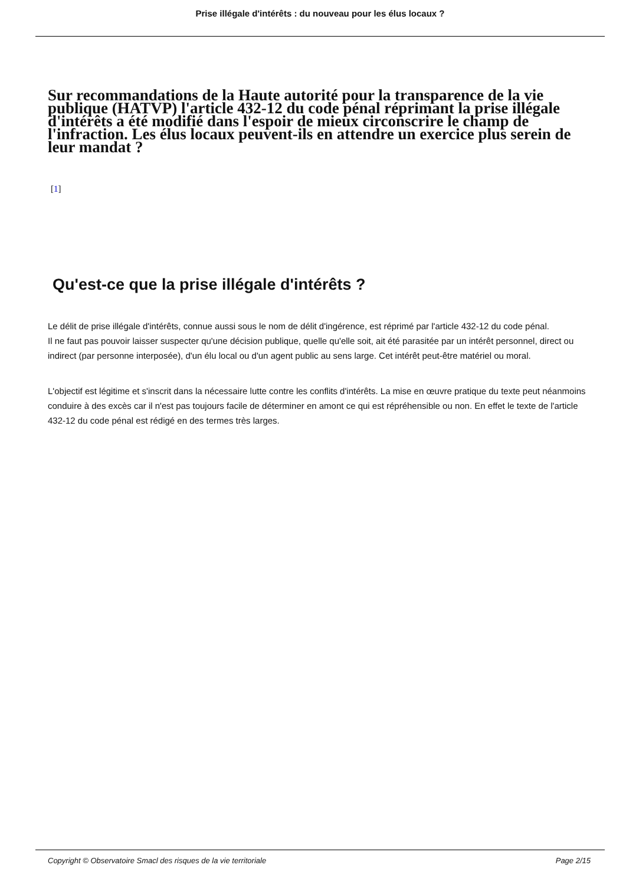Prise illégale d'intérêts : du nouveau pour les élus locaux ?
Sur recommandations de la Haute autorité pour la transparence de la vie publique (HATVP) l'article 432-12 du code pénal réprimant la prise illégale d'intérêts a été modifié dans l'espoir de mieux circonscrire le champ de l'infraction. Les élus locaux peuvent-ils en attendre un exercice plus serein de leur mandat ?
[1]
Qu'est-ce que la prise illégale d'intérêts ?
Le délit de prise illégale d'intérêts, connue aussi sous le nom de délit d'ingérence, est réprimé par l'article 432-12 du code pénal.
Il ne faut pas pouvoir laisser suspecter qu'une décision publique, quelle qu'elle soit, ait été parasitée par un intérêt personnel, direct ou indirect (par personne interposée), d'un élu local ou d'un agent public au sens large. Cet intérêt peut-être matériel ou moral.
L'objectif est légitime et s'inscrit dans la nécessaire lutte contre les conflits d'intérêts. La mise en œuvre pratique du texte peut néanmoins conduire à des excès car il n'est pas toujours facile de déterminer en amont ce qui est répréhensible ou non. En effet le texte de l'article 432-12 du code pénal est rédigé en des termes très larges.
Copyright © Observatoire Smacl des risques de la vie territoriale Page 2/15